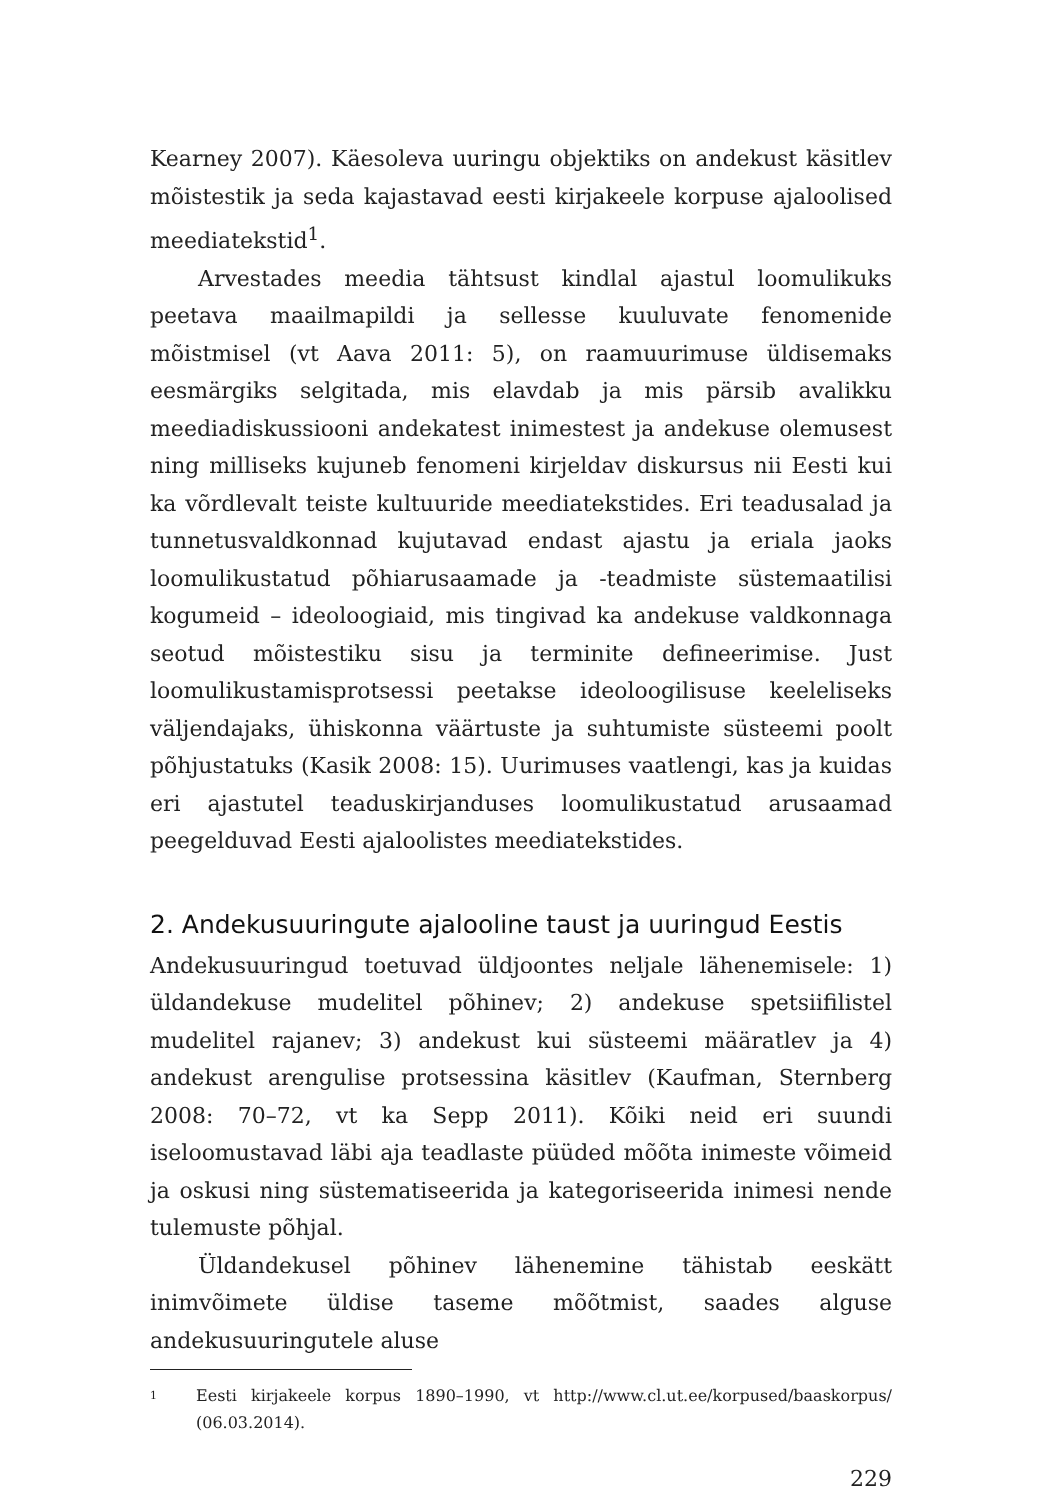Kearney 2007). Käesoleva uuringu objektiks on andekust käsitlev mõistestik ja seda kajastavad eesti kirjakeele korpuse ajaloolised meediatekstid<sup>1</sup>.
Arvestades meedia tähtsust kindlal ajastul loomulikuks peetava maailmapildi ja sellesse kuuluvate fenomenide mõistmisel (vt Aava 2011: 5), on raamuurimuse üldisemaks eesmärgiks selgitada, mis elavdab ja mis pärsib avalikku meediadiskussiooni andekatest inimestest ja andekuse olemusest ning milliseks kujuneb fenomeni kirjeldav diskursus nii Eesti kui ka võrdlevalt teiste kultuuride meediatekstides. Eri teadusalad ja tunnetusvaldkonnad kujutavad endast ajastu ja eriala jaoks loomulikustatud põhiarusaamade ja -teadmiste süstemaatilisi kogumeid – ideoloogiaid, mis tingivad ka andekuse valdkonnaga seotud mõistestiku sisu ja terminite defineerimise. Just loomulikustamisprotsessi peetakse ideoloogilisuse keeleliseks väljendajaks, ühiskonna väärtuste ja suhtumiste süsteemi poolt põhjustatuks (Kasik 2008: 15). Uurimuses vaatlengi, kas ja kuidas eri ajastutel teaduskirjanduses loomulikustatud arusaamad peegelduvad Eesti ajaloolistes meediatekstides.
2. Andekusuuringute ajalooline taust ja uuringud Eestis
Andekusuuringud toetuvad üldjoontes neljale lähenemisele: 1) üldandekuse mudelitel põhinev; 2) andekuse spetsiifilistel mudelitel rajanev; 3) andekust kui süsteemi määratlev ja 4) andekust arengulise protsessina käsitlev (Kaufman, Sternberg 2008: 70–72, vt ka Sepp 2011). Kõiki neid eri suundi iseloomustavad läbi aja teadlaste püüded mõõta inimeste võimeid ja oskusi ning süstematiseerida ja kategoriseerida inimesi nende tulemuste põhjal.
Üldandekusel põhinev lähenemine tähistab eeskätt inimvõimete üldise taseme mõõtmist, saades alguse andekusuuringutele aluse
1
Eesti kirjakeele korpus 1890–1990, vt http://www.cl.ut.ee/korpused/baaskorpus/ (06.03.2014).
229